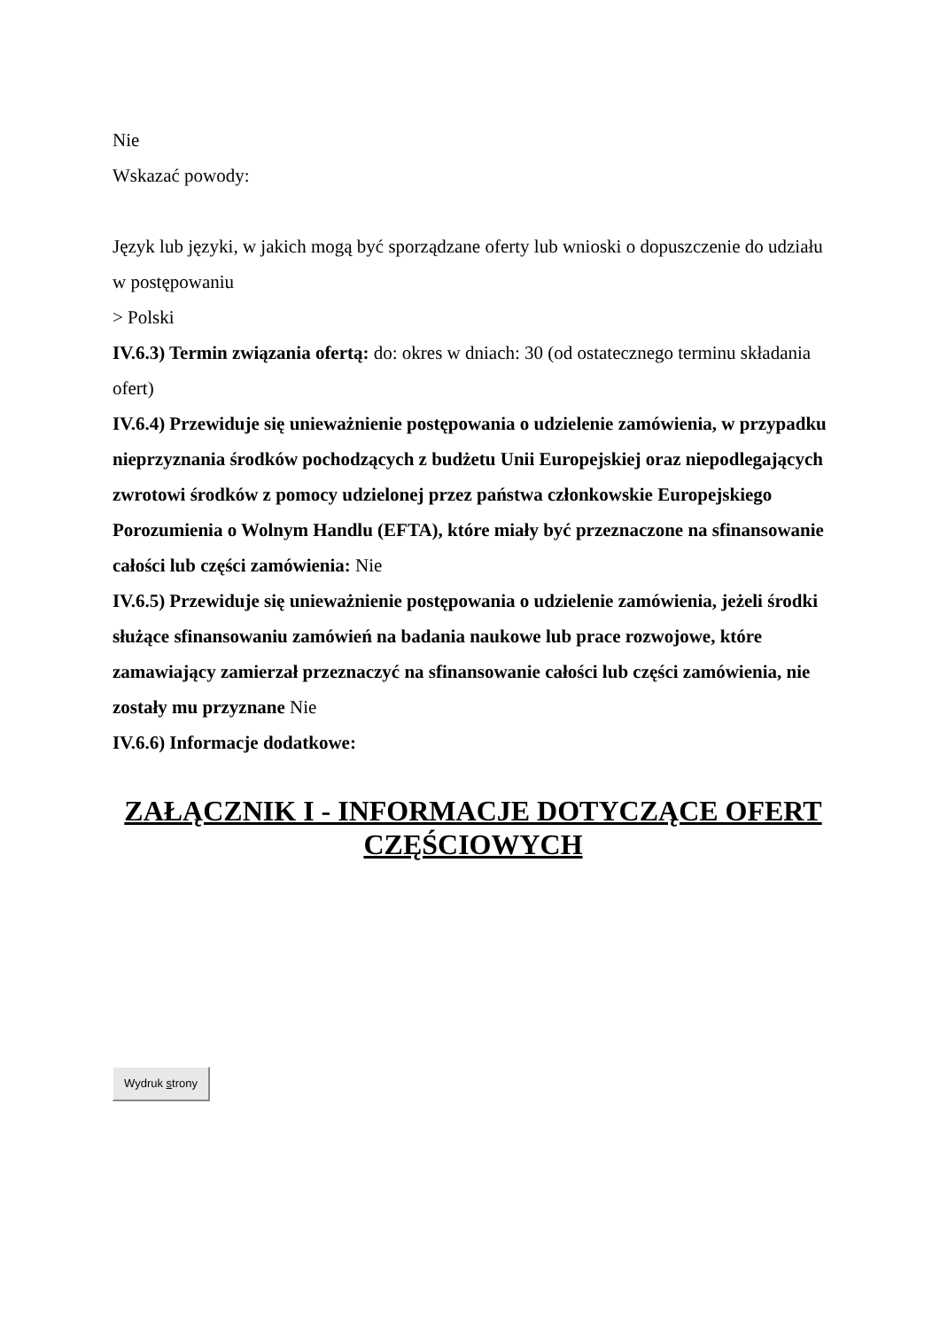Nie
Wskazać powody:
Język lub języki, w jakich mogą być sporządzane oferty lub wnioski o dopuszczenie do udziału w postępowaniu
> Polski
IV.6.3) Termin związania ofertą: do: okres w dniach: 30 (od ostatecznego terminu składania ofert)
IV.6.4) Przewiduje się unieważnienie postępowania o udzielenie zamówienia, w przypadku nieprzyznania środków pochodzących z budżetu Unii Europejskiej oraz niepodlegających zwrotowi środków z pomocy udzielonej przez państwa członkowskie Europejskiego Porozumienia o Wolnym Handlu (EFTA), które miały być przeznaczone na sfinansowanie całości lub części zamówienia: Nie
IV.6.5) Przewiduje się unieważnienie postępowania o udzielenie zamówienia, jeżeli środki służące sfinansowaniu zamówień na badania naukowe lub prace rozwojowe, które zamawiający zamierzał przeznaczyć na sfinansowanie całości lub części zamówienia, nie zostały mu przyznane Nie
IV.6.6) Informacje dodatkowe:
ZAŁĄCZNIK I - INFORMACJE DOTYCZĄCE OFERT CZĘŚCIOWYCH
Wydruk strony